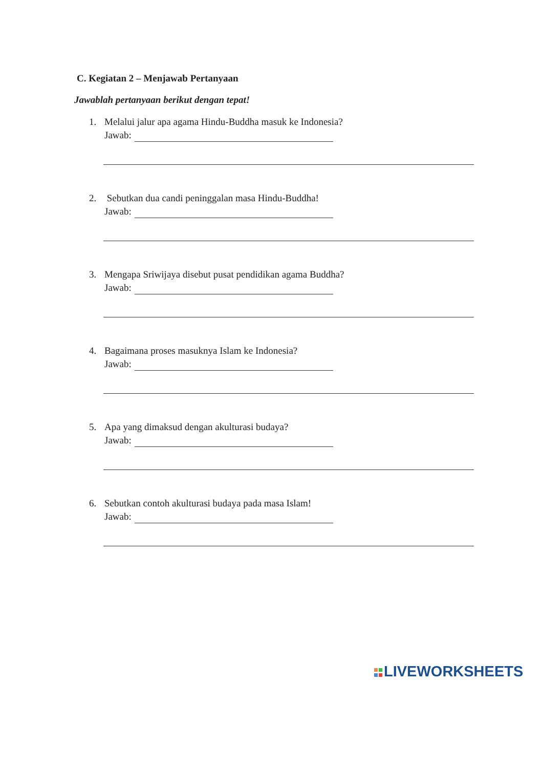C. Kegiatan 2 – Menjawab Pertanyaan
Jawablah pertanyaan berikut dengan tepat!
1. Melalui jalur apa agama Hindu-Buddha masuk ke Indonesia?
Jawab:
2. Sebutkan dua candi peninggalan masa Hindu-Buddha!
Jawab:
3. Mengapa Sriwijaya disebut pusat pendidikan agama Buddha?
Jawab:
4. Bagaimana proses masuknya Islam ke Indonesia?
Jawab:
5. Apa yang dimaksud dengan akulturasi budaya?
Jawab:
6. Sebutkan contoh akulturasi budaya pada masa Islam!
Jawab:
LIVEWORKSHEETS